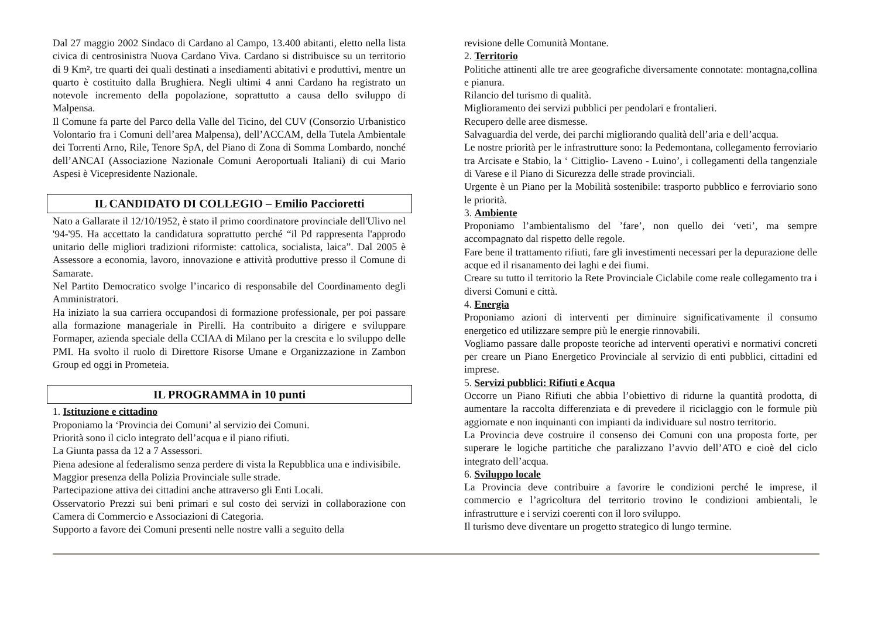Dal 27 maggio 2002 Sindaco di Cardano al Campo, 13.400 abitanti, eletto nella lista civica di centrosinistra Nuova Cardano Viva. Cardano si distribuisce su un territorio di 9 Km², tre quarti dei quali destinati a insediamenti abitativi e produttivi, mentre un quarto è costituito dalla Brughiera. Negli ultimi 4 anni Cardano ha registrato un notevole incremento della popolazione, soprattutto a causa dello sviluppo di Malpensa.
Il Comune fa parte del Parco della Valle del Ticino, del CUV (Consorzio Urbanistico Volontario fra i Comuni dell’area Malpensa), dell’ACCAM, della Tutela Ambientale dei Torrenti Arno, Rile, Tenore SpA, del Piano di Zona di Somma Lombardo, nonché dell’ANCAI (Associazione Nazionale Comuni Aeroportuali Italiani) di cui Mario Aspesi è Vicepresidente Nazionale.
IL CANDIDATO DI COLLEGIO – Emilio Paccioretti
Nato a Gallarate il 12/10/1952, è stato il primo coordinatore provinciale dell'Ulivo nel '94-'95. Ha accettato la candidatura soprattutto perché “il Pd rappresenta l'approdo unitario delle migliori tradizioni riformiste: cattolica, socialista, laica”. Dal 2005 è Assessore a economia, lavoro, innovazione e attività produttive presso il Comune di Samarate.
Nel Partito Democratico svolge l’incarico di responsabile del Coordinamento degli Amministratori.
Ha iniziato la sua carriera occupandosi di formazione professionale, per poi passare alla formazione manageriale in Pirelli. Ha contribuito a dirigere e sviluppare Formaper, azienda speciale della CCIAA di Milano per la crescita e lo sviluppo delle PMI. Ha svolto il ruolo di Direttore Risorse Umane e Organizzazione in Zambon Group ed oggi in Prometeia.
IL PROGRAMMA in 10 punti
1. Istituzione e cittadino
Proponiamo la ‘Provincia dei Comuni’ al servizio dei Comuni.
Priorità sono il ciclo integrato dell’acqua e il piano rifiuti.
La Giunta passa da 12 a 7 Assessori.
Piena adesione al federalismo senza perdere di vista la Repubblica una e indivisibile.
Maggior presenza della Polizia Provinciale sulle strade.
Partecipazione attiva dei cittadini anche attraverso gli Enti Locali.
Osservatorio Prezzi sui beni primari e sul costo dei servizi in collaborazione con Camera di Commercio e Associazioni di Categoria.
Supporto a favore dei Comuni presenti nelle nostre valli a seguito della
revisione delle Comunità Montane.
2. Territorio
Politiche attinenti alle tre aree geografiche diversamente connotate: montagna,collina e pianura.
Rilancio del turismo di qualità.
Miglioramento dei servizi pubblici per pendolari e frontalieri.
Recupero delle aree dismesse.
Salvaguardia del verde, dei parchi migliorando qualità dell’aria e dell’acqua.
Le nostre priorità per le infrastrutture sono: la Pedemontana, collegamento ferroviario tra Arcisate e Stabio, la ‘ Cittiglio- Laveno - Luino’, i collegamenti della tangenziale di Varese e il Piano di Sicurezza delle strade provinciali.
Urgente è un Piano per la Mobilità sostenibile: trasporto pubblico e ferroviario sono le priorità.
3. Ambiente
Proponiamo l’ambientalismo del ’fare’, non quello dei ‘veti’, ma sempre accompagnato dal rispetto delle regole.
Fare bene il trattamento rifiuti, fare gli investimenti necessari per la depurazione delle acque ed il risanamento dei laghi e dei fiumi.
Creare su tutto il territorio la Rete Provinciale Ciclabile come reale collegamento tra i diversi Comuni e città.
4. Energia
Proponiamo azioni di interventi per diminuire significativamente il consumo energetico ed utilizzare sempre più le energie rinnovabili.
Vogliamo passare dalle proposte teoriche ad interventi operativi e normativi concreti per creare un Piano Energetico Provinciale al servizio di enti pubblici, cittadini ed imprese.
5. Servizi pubblici: Rifiuti e Acqua
Occorre un Piano Rifiuti che abbia l’obiettivo di ridurne la quantità prodotta, di aumentare la raccolta differenziata e di prevedere il riciclaggio con le formule più aggiornate e non inquinanti con impianti da individuare sul nostro territorio.
La Provincia deve costruire il consenso dei Comuni con una proposta forte, per superare le logiche partitiche che paralizzano l’avvio dell’ATO e cioè del ciclo integrato dell’acqua.
6. Sviluppo locale
La Provincia deve contribuire a favorire le condizioni perché le imprese, il commercio e l’agricoltura del territorio trovino le condizioni ambientali, le infrastrutture e i servizi coerenti con il loro sviluppo.
Il turismo deve diventare un progetto strategico di lungo termine.